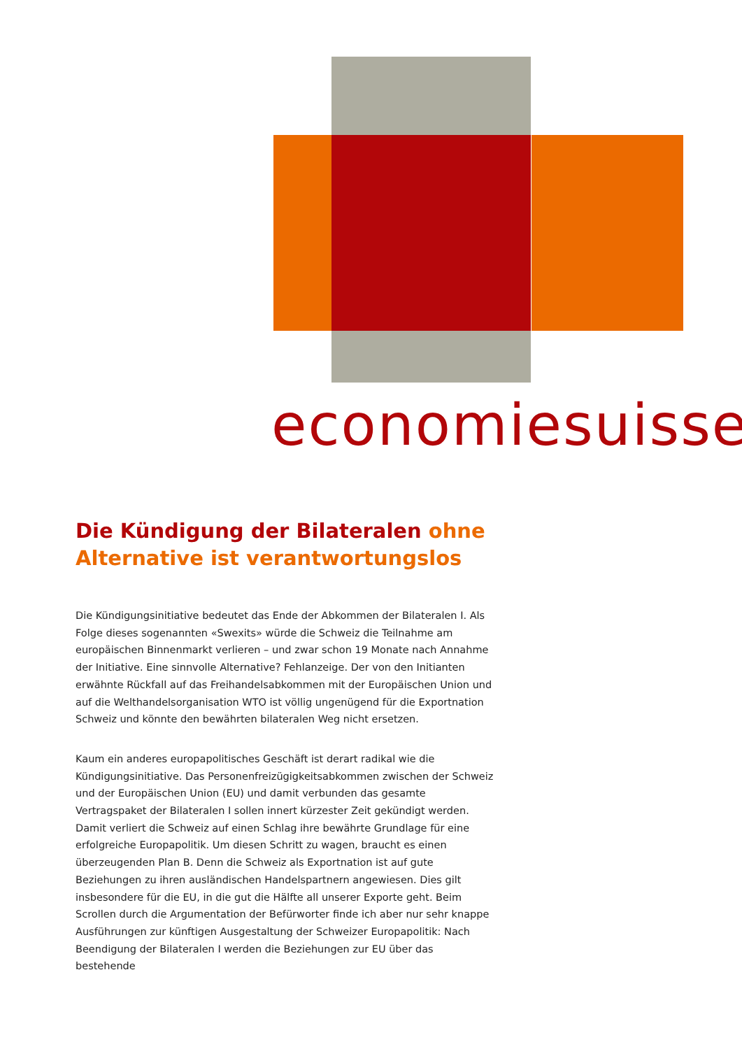economiesuisse
Die Kündigung der Bilateralen ohne Alternative ist verantwortungslos
Die Kündigungsinitiative bedeutet das Ende der Abkommen der Bilateralen I. Als Folge dieses sogenannten «Swexits» würde die Schweiz die Teilnahme am europäischen Binnenmarkt verlieren – und zwar schon 19 Monate nach Annahme der Initiative. Eine sinnvolle Alternative? Fehlanzeige. Der von den Initianten erwähnte Rückfall auf das Freihandelsabkommen mit der Europäischen Union und auf die Welthandelsorganisation WTO ist völlig ungenügend für die Exportnation Schweiz und könnte den bewährten bilateralen Weg nicht ersetzen.
Kaum ein anderes europapolitisches Geschäft ist derart radikal wie die Kündigungsinitiative. Das Personenfreizügigkeitsabkommen zwischen der Schweiz und der Europäischen Union (EU) und damit verbunden das gesamte Vertragspaket der Bilateralen I sollen innert kürzester Zeit gekündigt werden. Damit verliert die Schweiz auf einen Schlag ihre bewährte Grundlage für eine erfolgreiche Europapolitik. Um diesen Schritt zu wagen, braucht es einen überzeugenden Plan B. Denn die Schweiz als Exportnation ist auf gute Beziehungen zu ihren ausländischen Handelspartnern angewiesen. Dies gilt insbesondere für die EU, in die gut die Hälfte all unserer Exporte geht. Beim Scrollen durch die Argumentation der Befürworter finde ich aber nur sehr knappe Ausführungen zur künftigen Ausgestaltung der Schweizer Europapolitik: Nach Beendigung der Bilateralen I werden die Beziehungen zur EU über das bestehende